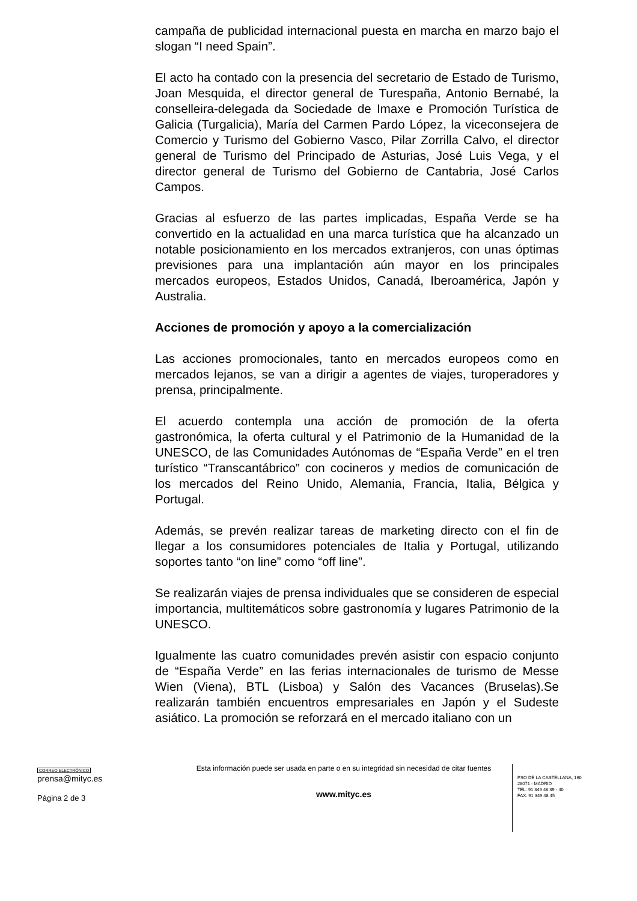campaña de publicidad internacional puesta en marcha en marzo bajo el slogan “I need Spain”.
El acto ha contado con la presencia del secretario de Estado de Turismo, Joan Mesquida, el director general de Turespaña, Antonio Bernabé, la conselleira-delegada da Sociedade de Imaxe e Promoción Turística de Galicia (Turgalicia), María del Carmen Pardo López, la viceconsejera de Comercio y Turismo del Gobierno Vasco, Pilar Zorrilla Calvo, el director general de Turismo del Principado de Asturias, José Luis Vega, y el director general de Turismo del Gobierno de Cantabria, José Carlos Campos.
Gracias al esfuerzo de las partes implicadas, España Verde se ha convertido en la actualidad en una marca turística que ha alcanzado un notable posicionamiento en los mercados extranjeros, con unas óptimas previsiones para una implantación aún mayor en los principales mercados europeos, Estados Unidos, Canadá, Iberoamérica, Japón y Australia.
Acciones de promoción y apoyo a la comercialización
Las acciones promocionales, tanto en mercados europeos como en mercados lejanos, se van a dirigir a agentes de viajes, turoperadores y prensa, principalmente.
El acuerdo contempla una acción de promoción de la oferta gastronómica, la oferta cultural y el Patrimonio de la Humanidad de la UNESCO, de las Comunidades Autónomas de “España Verde” en el tren turístico “Transcantábrico” con cocineros y medios de comunicación de los mercados del Reino Unido, Alemania, Francia, Italia, Bélgica y Portugal.
Además, se prevén realizar tareas de marketing directo con el fin de llegar a los consumidores potenciales de Italia y Portugal, utilizando soportes tanto “on line” como “off line”.
Se realizarán viajes de prensa individuales que se consideren de especial importancia, multitemáticos sobre gastronomía y lugares Patrimonio de la UNESCO.
Igualmente las cuatro comunidades prevén asistir con espacio conjunto de “España Verde” en las ferias internacionales de turismo de Messe Wien (Viena), BTL (Lisboa) y Salón des Vacances (Bruselas).Se realizarán también encuentros empresariales en Japón y el Sudeste asiático. La promoción se reforzará en el mercado italiano con un
CORREO ELECTRÓNICO
prensa@mityc.es
Página 2 de 3
Esta información puede ser usada en parte o en su integridad sin necesidad de citar fuentes
www.mityc.es
PSO DE LA CASTELLANA, 160
28071 - MADRID
TEL: 91 349 48 39 - 40
FAX: 91 349 48 45